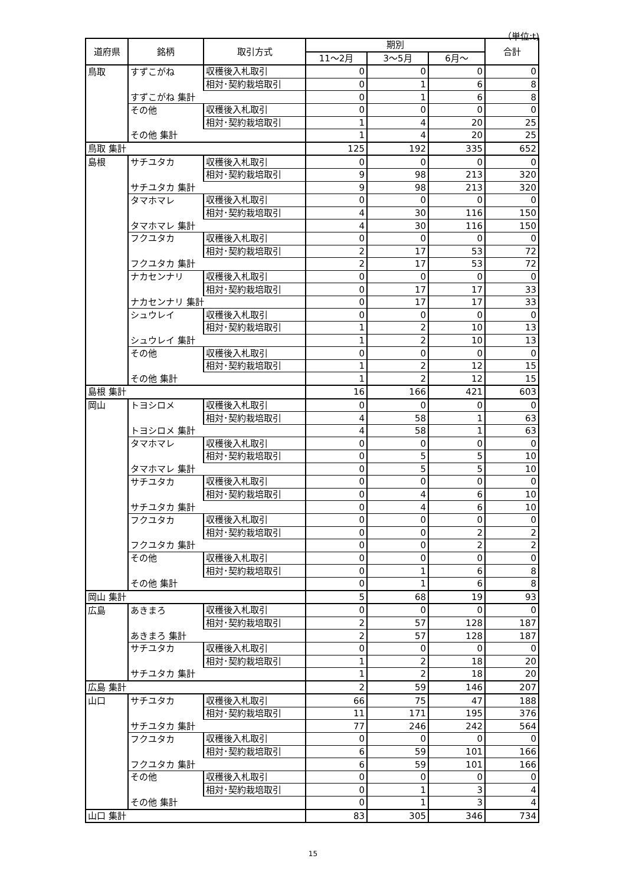（単位:t)
| 道府県 | 銘柄 | 取引方式 | 期別 | | | 合計 |
| --- | --- | --- | --- | --- | --- | --- |
| | | | 11～2月 | 3～5月 | 6月～ | |
| 鳥取 | すずこがね | 収穫後入札取引 | 0 | 0 | 0 | 0 |
| | | 相対･契約栽培取引 | 0 | 1 | 6 | 8 |
| | すずこがね 集計 | | 0 | 1 | 6 | 8 |
| | その他 | 収穫後入札取引 | 0 | 0 | 0 | 0 |
| | | 相対･契約栽培取引 | 1 | 4 | 20 | 25 |
| | その他 集計 | | 1 | 4 | 20 | 25 |
| 鳥取 集計 | | | 125 | 192 | 335 | 652 |
| 島根 | サチユタカ | 収穫後入札取引 | 0 | 0 | 0 | 0 |
| | | 相対･契約栽培取引 | 9 | 98 | 213 | 320 |
| | サチユタカ 集計 | | 9 | 98 | 213 | 320 |
| | タマホマレ | 収穫後入札取引 | 0 | 0 | 0 | 0 |
| | | 相対･契約栽培取引 | 4 | 30 | 116 | 150 |
| | タマホマレ 集計 | | 4 | 30 | 116 | 150 |
| | フクユタカ | 収穫後入札取引 | 0 | 0 | 0 | 0 |
| | | 相対･契約栽培取引 | 2 | 17 | 53 | 72 |
| | フクユタカ 集計 | | 2 | 17 | 53 | 72 |
| | ナカセンナリ | 収穫後入札取引 | 0 | 0 | 0 | 0 |
| | | 相対･契約栽培取引 | 0 | 17 | 17 | 33 |
| | ナカセンナリ 集計 | | 0 | 17 | 17 | 33 |
| | シュウレイ | 収穫後入札取引 | 0 | 0 | 0 | 0 |
| | | 相対･契約栽培取引 | 1 | 2 | 10 | 13 |
| | シュウレイ 集計 | | 1 | 2 | 10 | 13 |
| | その他 | 収穫後入札取引 | 0 | 0 | 0 | 0 |
| | | 相対･契約栽培取引 | 1 | 2 | 12 | 15 |
| | その他 集計 | | 1 | 2 | 12 | 15 |
| 島根 集計 | | | 16 | 166 | 421 | 603 |
| 岡山 | トヨシロメ | 収穫後入札取引 | 0 | 0 | 0 | 0 |
| | | 相対･契約栽培取引 | 4 | 58 | 1 | 63 |
| | トヨシロメ 集計 | | 4 | 58 | 1 | 63 |
| | タマホマレ | 収穫後入札取引 | 0 | 0 | 0 | 0 |
| | | 相対･契約栽培取引 | 0 | 5 | 5 | 10 |
| | タマホマレ 集計 | | 0 | 5 | 5 | 10 |
| | サチユタカ | 収穫後入札取引 | 0 | 0 | 0 | 0 |
| | | 相対･契約栽培取引 | 0 | 4 | 6 | 10 |
| | サチユタカ 集計 | | 0 | 4 | 6 | 10 |
| | フクユタカ | 収穫後入札取引 | 0 | 0 | 0 | 0 |
| | | 相対･契約栽培取引 | 0 | 0 | 2 | 2 |
| | フクユタカ 集計 | | 0 | 0 | 2 | 2 |
| | その他 | 収穫後入札取引 | 0 | 0 | 0 | 0 |
| | | 相対･契約栽培取引 | 0 | 1 | 6 | 8 |
| | その他 集計 | | 0 | 1 | 6 | 8 |
| 岡山 集計 | | | 5 | 68 | 19 | 93 |
| 広島 | あきまろ | 収穫後入札取引 | 0 | 0 | 0 | 0 |
| | | 相対･契約栽培取引 | 2 | 57 | 128 | 187 |
| | あきまろ 集計 | | 2 | 57 | 128 | 187 |
| | サチユタカ | 収穫後入札取引 | 0 | 0 | 0 | 0 |
| | | 相対･契約栽培取引 | 1 | 2 | 18 | 20 |
| | サチユタカ 集計 | | 1 | 2 | 18 | 20 |
| 広島 集計 | | | 2 | 59 | 146 | 207 |
| 山口 | サチユタカ | 収穫後入札取引 | 66 | 75 | 47 | 188 |
| | | 相対･契約栽培取引 | 11 | 171 | 195 | 376 |
| | サチユタカ 集計 | | 77 | 246 | 242 | 564 |
| | フクユタカ | 収穫後入札取引 | 0 | 0 | 0 | 0 |
| | | 相対･契約栽培取引 | 6 | 59 | 101 | 166 |
| | フクユタカ 集計 | | 6 | 59 | 101 | 166 |
| | その他 | 収穫後入札取引 | 0 | 0 | 0 | 0 |
| | | 相対･契約栽培取引 | 0 | 1 | 3 | 4 |
| | その他 集計 | | 0 | 1 | 3 | 4 |
| 山口 集計 | | | 83 | 305 | 346 | 734 |
15